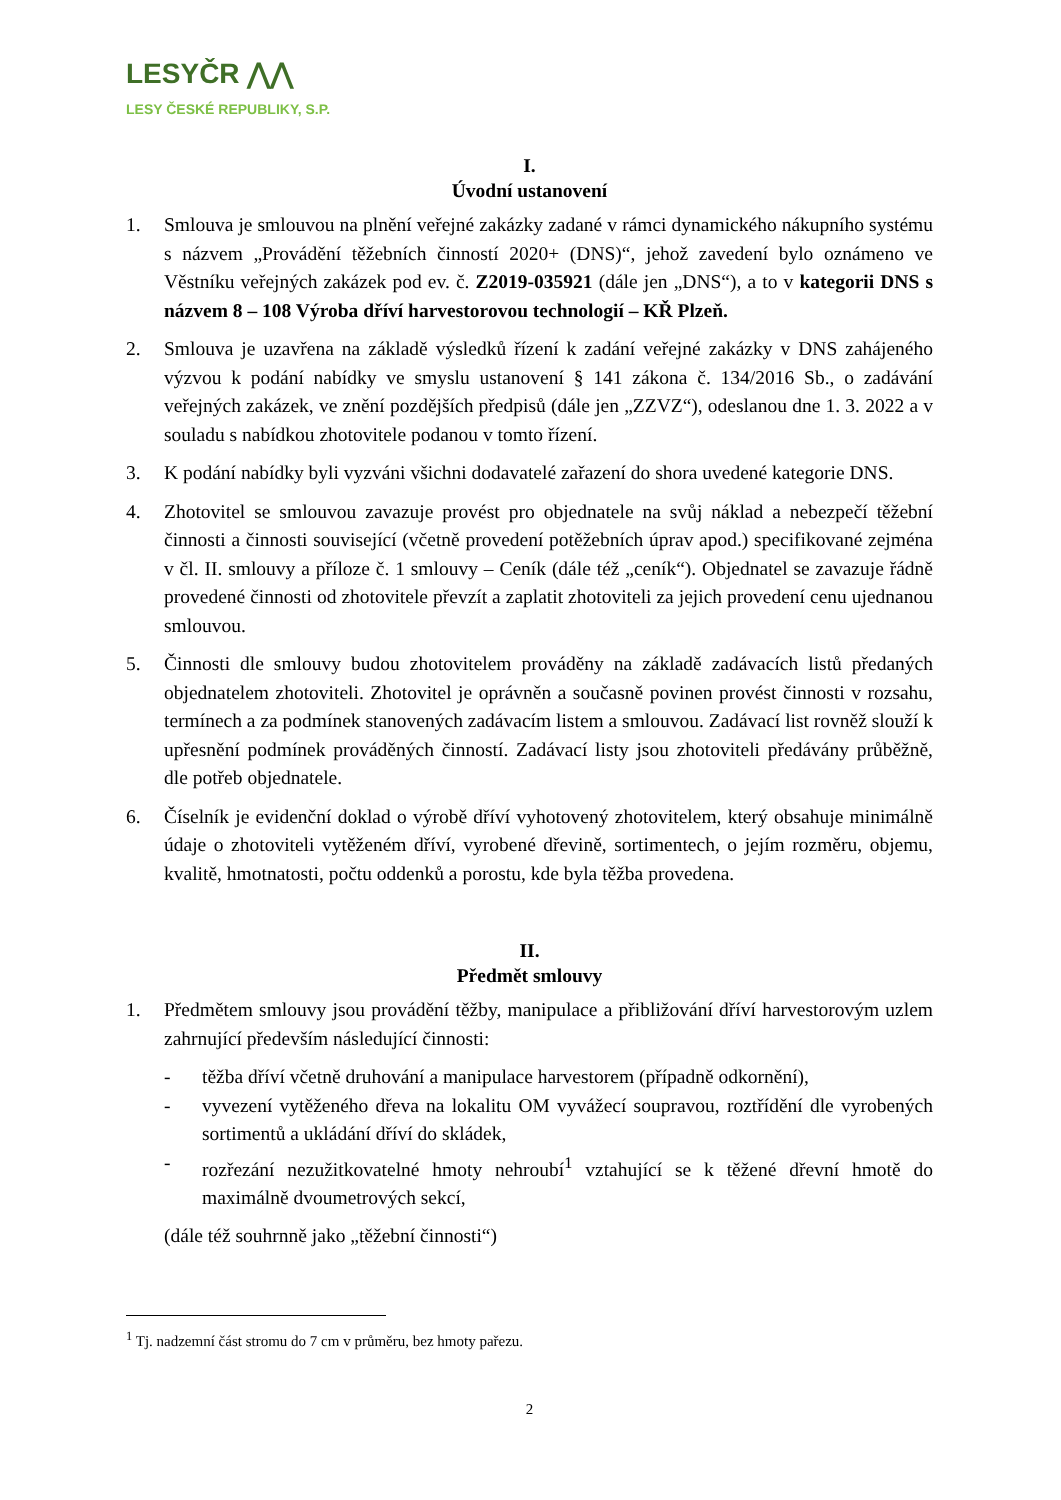LESYČR ⋀⋀
LESY ČESKÉ REPUBLIKY, S.P.
I.
Úvodní ustanovení
1. Smlouva je smlouvou na plnění veřejné zakázky zadané v rámci dynamického nákupního systému s názvem „Provádění těžebních činností 2020+ (DNS)“, jehož zavedení bylo oznámeno ve Věstníku veřejných zakázek pod ev. č. Z2019-035921 (dále jen „DNS“), a to v kategorii DNS s názvem 8 – 108 Výroba dříví harvestorovou technologií – KŘ Plzeň.
2. Smlouva je uzavřena na základě výsledků řízení k zadání veřejné zakázky v DNS zahájeného výzvou k podání nabídky ve smyslu ustanovení § 141 zákona č. 134/2016 Sb., o zadávání veřejných zakázek, ve znění pozdějších předpisů (dále jen „ZZVZ“), odeslanou dne 1. 3. 2022 a v souladu s nabídkou zhotovitele podanou v tomto řízení.
3. K podání nabídky byli vyzváni všichni dodavatelé zařazení do shora uvedené kategorie DNS.
4. Zhotovitel se smlouvou zavazuje provést pro objednatele na svůj náklad a nebezpečí těžební činnosti a činnosti související (včetně provedení potěžebních úprav apod.) specifikované zejména v čl. II. smlouvy a příloze č. 1 smlouvy – Ceník (dále též „ceník“). Objednatel se zavazuje řádně provedené činnosti od zhotovitele převzít a zaplatit zhotoviteli za jejich provedení cenu ujednanou smlouvou.
5. Činnosti dle smlouvy budou zhotovitelem prováděny na základě zadávacích listů předaných objednatelem zhotoviteli. Zhotovitel je oprávněn a současně povinen provést činnosti v rozsahu, termínech a za podmínek stanovených zadávacím listem a smlouvou. Zadávací list rovněž slouží k upřesnění podmínek prováděných činností. Zadávací listy jsou zhotoviteli předávány průběžně, dle potřeb objednatele.
6. Číselník je evidenční doklad o výrobě dříví vyhotovený zhotovitelem, který obsahuje minimálně údaje o zhotoviteli vytěženém dříví, vyrobené dřevině, sortimentech, o jejím rozměru, objemu, kvalitě, hmotnatosti, počtu oddenků a porostu, kde byla těžba provedena.
II.
Předmět smlouvy
1. Předmětem smlouvy jsou provádění těžby, manipulace a přibližování dříví harvestorovým uzlem zahrnující především následující činnosti:
- těžba dříví včetně druhování a manipulace harvestorem (případně odkornění),
- vyvezení vytěženého dřeva na lokalitu OM vyvážecí soupravou, roztřídění dle vyrobených sortimentů a ukládání dříví do skládek,
- rozřezání nezužitkovatelné hmoty nehroubí<sup>1</sup> vztahující se k těžené dřevní hmotě do maximálně dvoumetrových sekcí,
(dále též souhrnně jako „těžební činnosti“)
<sup>1</sup> Tj. nadzemní část stromu do 7 cm v průměru, bez hmoty pařezu.
2